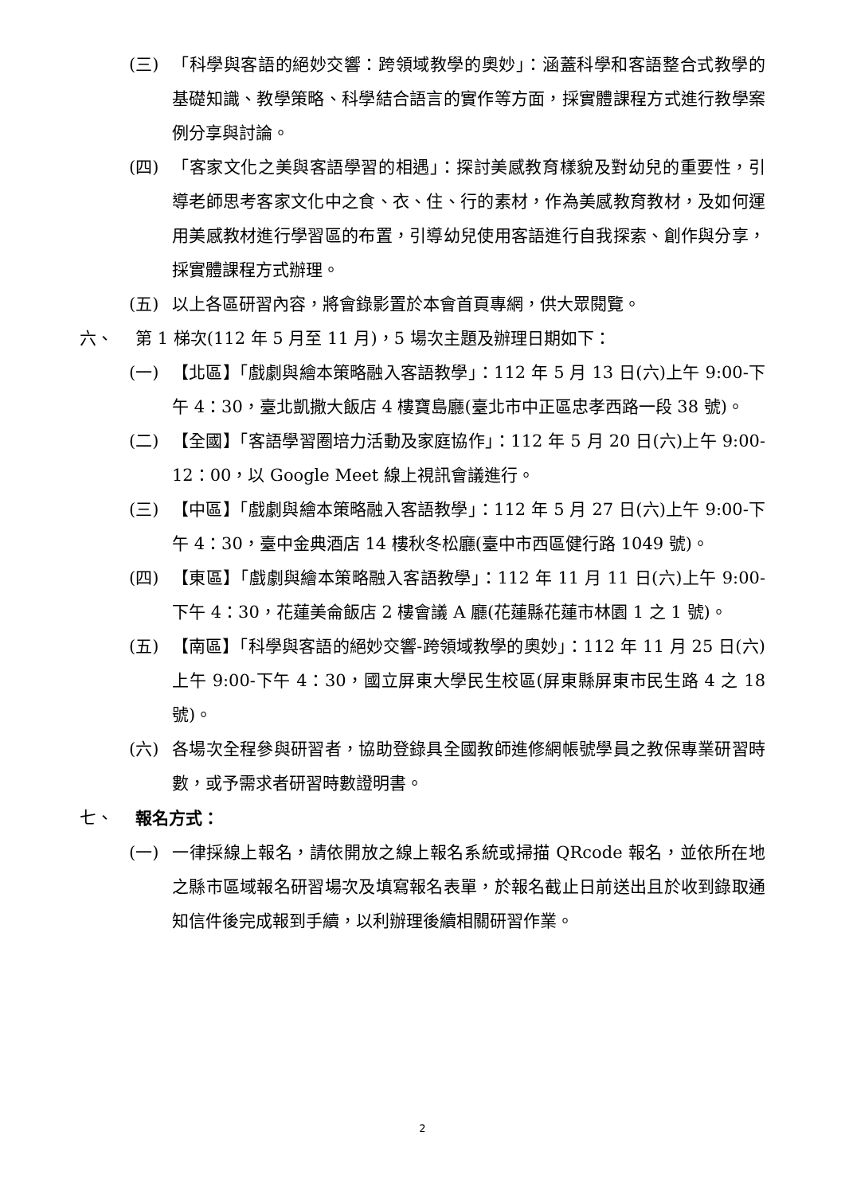(三) 「科學與客語的絕妙交響：跨領域教學的奧妙」：涵蓋科學和客語整合式教學的基礎知識、教學策略、科學結合語言的實作等方面，採實體課程方式進行教學案例分享與討論。
(四) 「客家文化之美與客語學習的相遇」：探討美感教育樣貌及對幼兒的重要性，引導老師思考客家文化中之食、衣、住、行的素材，作為美感教育教材，及如何運用美感教材進行學習區的布置，引導幼兒使用客語進行自我探索、創作與分享，採實體課程方式辦理。
(五) 以上各區研習內容，將會錄影置於本會首頁專網，供大眾閱覽。
六、 第 1 梯次(112 年 5 月至 11 月)，5 場次主題及辦理日期如下：
(一) 【北區】「戲劇與繪本策略融入客語教學」：112 年 5 月 13 日(六)上午 9:00-下午 4：30，臺北凱撒大飯店 4 樓寶島廳(臺北市中正區忠孝西路一段 38 號)。
(二) 【全國】「客語學習圈培力活動及家庭協作」：112 年 5 月 20 日(六)上午 9:00-12：00，以 Google Meet 線上視訊會議進行。
(三) 【中區】「戲劇與繪本策略融入客語教學」：112 年 5 月 27 日(六)上午 9:00-下午 4：30，臺中金典酒店 14 樓秋冬松廳(臺中市西區健行路 1049 號)。
(四) 【東區】「戲劇與繪本策略融入客語教學」：112 年 11 月 11 日(六)上午 9:00-下午 4：30，花蓮美侖飯店 2 樓會議 A 廳(花蓮縣花蓮市林園 1 之 1 號)。
(五) 【南區】「科學與客語的絕妙交響-跨領域教學的奧妙」：112 年 11 月 25 日(六)上午 9:00-下午 4：30，國立屏東大學民生校區(屏東縣屏東市民生路 4 之 18 號)。
(六) 各場次全程參與研習者，協助登錄具全國教師進修網帳號學員之教保專業研習時數，或予需求者研習時數證明書。
七、 報名方式：
(一) 一律採線上報名，請依開放之線上報名系統或掃描 QRcode 報名，並依所在地之縣市區域報名研習場次及填寫報名表單，於報名截止日前送出且於收到錄取通知信件後完成報到手續，以利辦理後續相關研習作業。
2